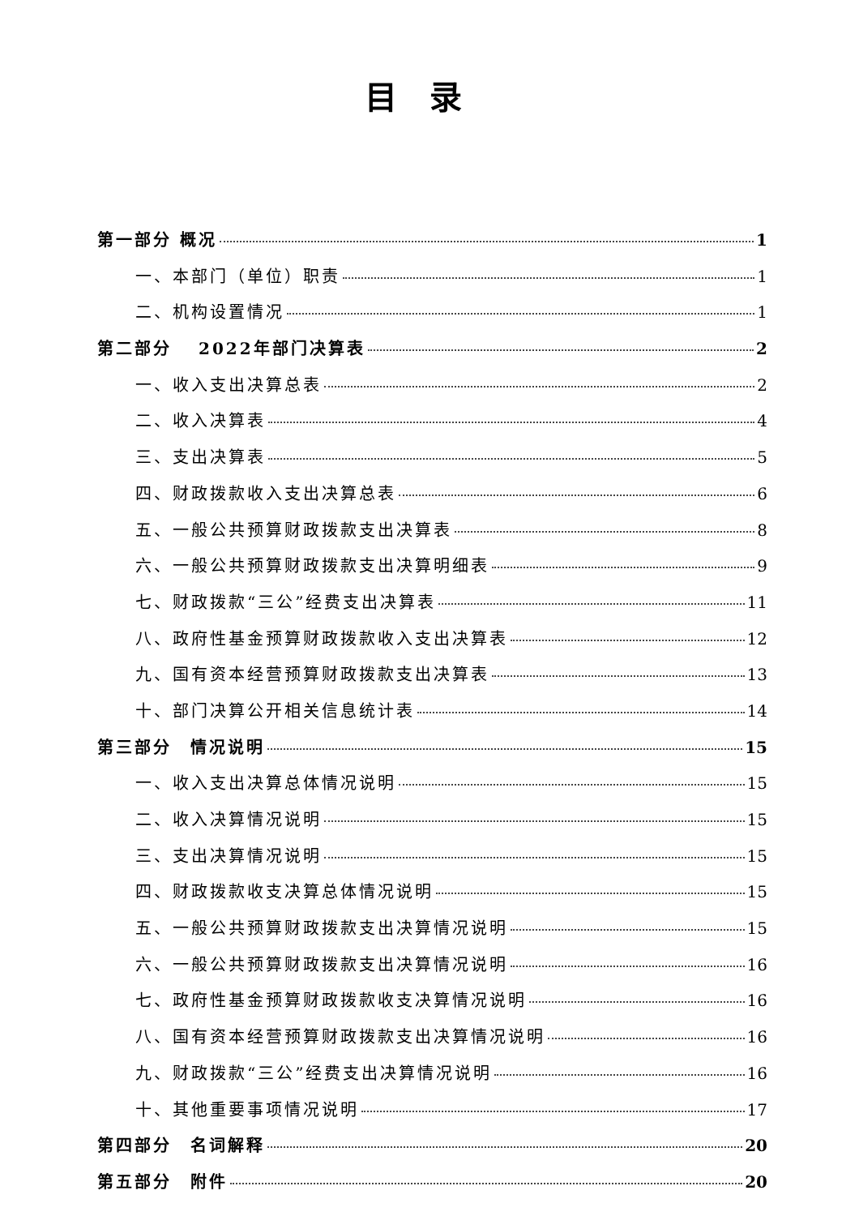目录
第一部分 概况 1
一、本部门（单位）职责 1
二、机构设置情况 1
第二部分　 2022年部门决算表 2
一、收入支出决算总表 2
二、收入决算表 4
三、支出决算表 5
四、财政拨款收入支出决算总表 6
五、一般公共预算财政拨款支出决算表 8
六、一般公共预算财政拨款支出决算明细表 9
七、财政拨款“三公”经费支出决算表 11
八、政府性基金预算财政拨款收入支出决算表 12
九、国有资本经营预算财政拨款支出决算表 13
十、部门决算公开相关信息统计表 14
第三部分　情况说明 15
一、收入支出决算总体情况说明 15
二、收入决算情况说明 15
三、支出决算情况说明 15
四、财政拨款收支决算总体情况说明 15
五、一般公共预算财政拨款支出决算情况说明 15
六、一般公共预算财政拨款支出决算情况说明 16
七、政府性基金预算财政拨款收支决算情况说明 16
八、国有资本经营预算财政拨款支出决算情况说明 16
九、财政拨款“三公”经费支出决算情况说明 16
十、其他重要事项情况说明 17
第四部分　名词解释 20
第五部分　附件 20